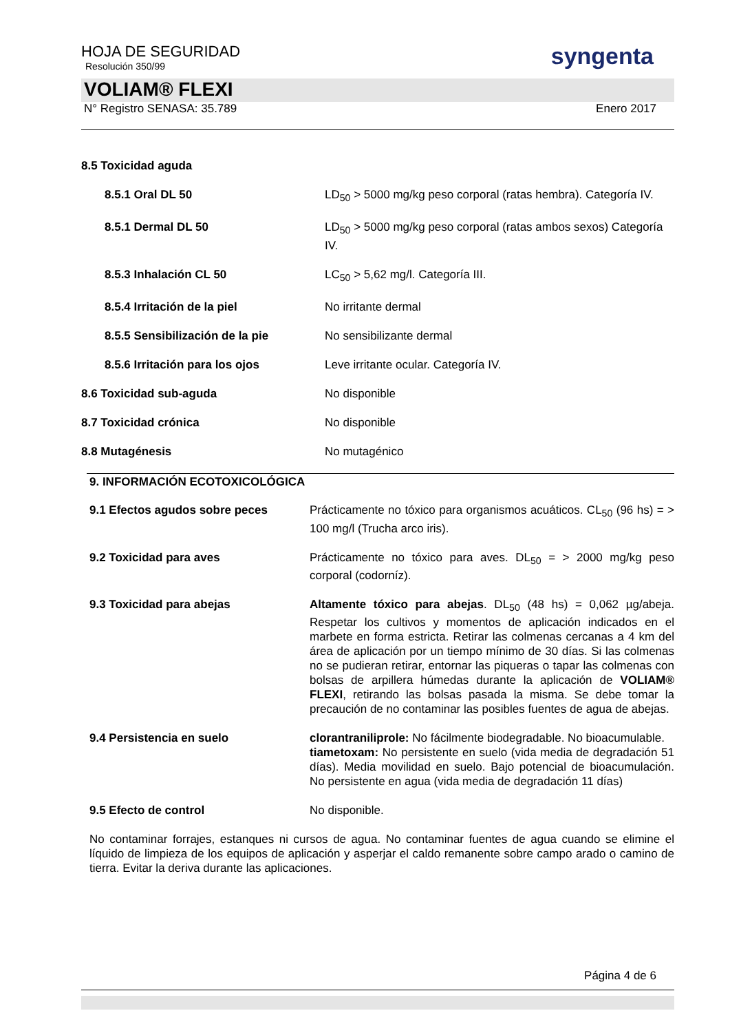HOJA DE SEGURIDAD
Resolución 350/99
syngenta
VOLIAM® FLEXI
N° Registro SENASA: 35.789 Enero 2017
| 8.5 Toxicidad aguda | |
| 8.5.1 Oral DL 50 | LD<sub>50</sub> > 5000 mg/kg peso corporal (ratas hembra). Categoría IV. |
| 8.5.1 Dermal DL 50 | LD<sub>50</sub> > 5000 mg/kg peso corporal (ratas ambos sexos) Categoría IV. |
| 8.5.3 Inhalación CL 50 | LC<sub>50</sub> > 5,62 mg/l. Categoría III. |
| 8.5.4 Irritación de la piel | No irritante dermal |
| 8.5.5 Sensibilización de la pie | No sensibilizante dermal |
| 8.5.6 Irritación para los ojos | Leve irritante ocular. Categoría IV. |
| 8.6 Toxicidad sub-aguda | No disponible |
| 8.7 Toxicidad crónica | No disponible |
| 8.8 Mutagénesis | No mutagénico |
9. INFORMACIÓN ECOTOXICOLÓGICA
| 9.1 Efectos agudos sobre peces | Prácticamente no tóxico para organismos acuáticos. CL<sub>50</sub> (96 hs) = > 100 mg/l (Trucha arco iris). |
| 9.2 Toxicidad para aves | Prácticamente no tóxico para aves. DL<sub>50</sub> = > 2000 mg/kg peso corporal (codorníz). |
| 9.3 Toxicidad para abejas | Altamente tóxico para abejas . DL<sub>50</sub> (48 hs) = 0,062 µg/abeja. Respetar los cultivos y momentos de aplicación indicados en el marbete en forma estricta. Retirar las colmenas cercanas a 4 km del área de aplicación por un tiempo mínimo de 30 días. Si las colmenas no se pudieran retirar, entornar las piqueras o tapar las colmenas con bolsas de arpillera húmedas durante la aplicación de VOLIAM® FLEXI , retirando las bolsas pasada la misma. Se debe tomar la precaución de no contaminar las posibles fuentes de agua de abejas. |
| 9.4 Persistencia en suelo | clorantraniliprole: No fácilmente biodegradable. No bioacumulable. tiametoxam: No persistente en suelo (vida media de degradación 51 días). Media movilidad en suelo. Bajo potencial de bioacumulación. No persistente en agua (vida media de degradación 11 días) |
| 9.5 Efecto de control | No disponible. |
No contaminar forrajes, estanques ni cursos de agua. No contaminar fuentes de agua cuando se elimine el líquido de limpieza de los equipos de aplicación y asperjar el caldo remanente sobre campo arado o camino de tierra. Evitar la deriva durante las aplicaciones.
Página 4 de 6